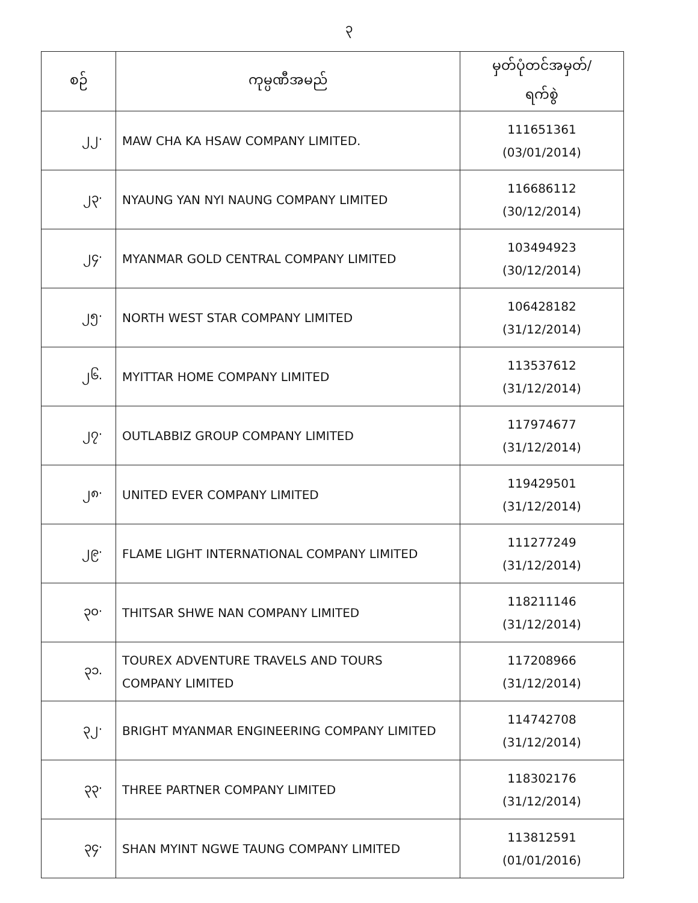၃
| စဉ် | ကုမ္ပဏီအမည် | မှတ်ပုံတင်အမှတ်/ ရက်စွဲ |
| --- | --- | --- |
| ၂၂· | MAW CHA KA HSAW COMPANY LIMITED. | 111651361 (03/01/2014) |
| ၂၃· | NYAUNG YAN NYI NAUNG COMPANY LIMITED | 116686112 (30/12/2014) |
| ၂၄· | MYANMAR GOLD CENTRAL COMPANY LIMITED | 103494923 (30/12/2014) |
| ၂၅· | NORTH WEST STAR COMPANY LIMITED | 106428182 (31/12/2014) |
| ၂၆. | MYITTAR HOME COMPANY LIMITED | 113537612 (31/12/2014) |
| ၂၇· | OUTLABBIZ GROUP COMPANY LIMITED | 117974677 (31/12/2014) |
| ၂၈· | UNITED EVER COMPANY LIMITED | 119429501 (31/12/2014) |
| ၂၉· | FLAME LIGHT INTERNATIONAL COMPANY LIMITED | 111277249 (31/12/2014) |
| ၃၀· | THITSAR SHWE NAN COMPANY LIMITED | 118211146 (31/12/2014) |
| ၃၁. | TOUREX ADVENTURE TRAVELS AND TOURS COMPANY LIMITED | 117208966 (31/12/2014) |
| ၃၂· | BRIGHT MYANMAR ENGINEERING COMPANY LIMITED | 114742708 (31/12/2014) |
| ၃၃· | THREE PARTNER COMPANY LIMITED | 118302176 (31/12/2014) |
| ၃၄· | SHAN MYINT NGWE TAUNG COMPANY LIMITED | 113812591 (01/01/2016) |